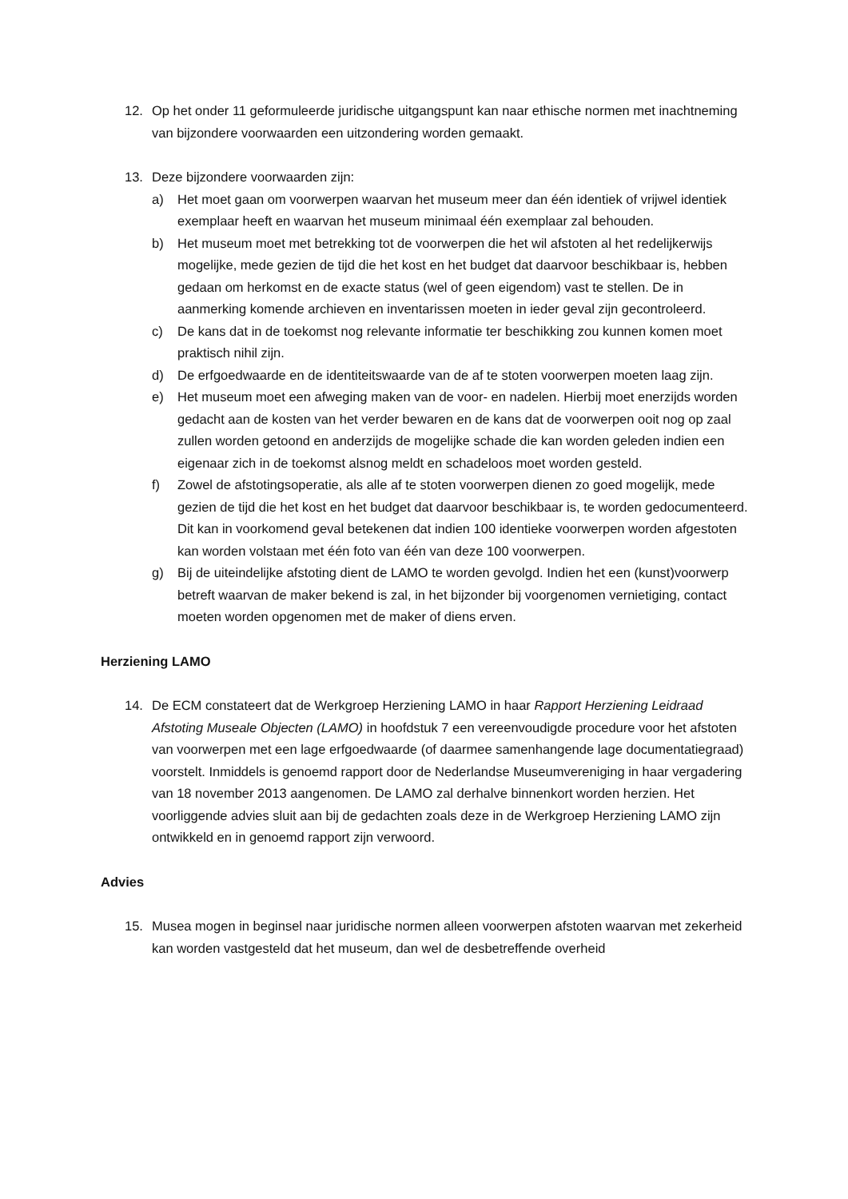12. Op het onder 11 geformuleerde juridische uitgangspunt kan naar ethische normen met inachtneming van bijzondere voorwaarden een uitzondering worden gemaakt.
13. Deze bijzondere voorwaarden zijn:
a) Het moet gaan om voorwerpen waarvan het museum meer dan één identiek of vrijwel identiek exemplaar heeft en waarvan het museum minimaal één exemplaar zal behouden.
b) Het museum moet met betrekking tot de voorwerpen die het wil afstoten al het redelijkerwijs mogelijke, mede gezien de tijd die het kost en het budget dat daarvoor beschikbaar is, hebben gedaan om herkomst en de exacte status (wel of geen eigendom) vast te stellen. De in aanmerking komende archieven en inventarissen moeten in ieder geval zijn gecontroleerd.
c) De kans dat in de toekomst nog relevante informatie ter beschikking zou kunnen komen moet praktisch nihil zijn.
d) De erfgoedwaarde en de identiteitswaarde van de af te stoten voorwerpen moeten laag zijn.
e) Het museum moet een afweging maken van de voor- en nadelen. Hierbij moet enerzijds worden gedacht aan de kosten van het verder bewaren en de kans dat de voorwerpen ooit nog op zaal zullen worden getoond en anderzijds de mogelijke schade die kan worden geleden indien een eigenaar zich in de toekomst alsnog meldt en schadeloos moet worden gesteld.
f) Zowel de afstotingsoperatie, als alle af te stoten voorwerpen dienen zo goed mogelijk, mede gezien de tijd die het kost en het budget dat daarvoor beschikbaar is, te worden gedocumenteerd. Dit kan in voorkomend geval betekenen dat indien 100 identieke voorwerpen worden afgestoten kan worden volstaan met één foto van één van deze 100 voorwerpen.
g) Bij de uiteindelijke afstoting dient de LAMO te worden gevolgd. Indien het een (kunst)voorwerp betreft waarvan de maker bekend is zal, in het bijzonder bij voorgenomen vernietiging, contact moeten worden opgenomen met de maker of diens erven.
Herziening LAMO
14. De ECM constateert dat de Werkgroep Herziening LAMO in haar Rapport Herziening Leidraad Afstoting Museale Objecten (LAMO) in hoofdstuk 7 een vereenvoudigde procedure voor het afstoten van voorwerpen met een lage erfgoedwaarde (of daarmee samenhangende lage documentatiegraad) voorstelt. Inmiddels is genoemd rapport door de Nederlandse Museumvereniging in haar vergadering van 18 november 2013 aangenomen. De LAMO zal derhalve binnenkort worden herzien. Het voorliggende advies sluit aan bij de gedachten zoals deze in de Werkgroep Herziening LAMO zijn ontwikkeld en in genoemd rapport zijn verwoord.
Advies
15. Musea mogen in beginsel naar juridische normen alleen voorwerpen afstoten waarvan met zekerheid kan worden vastgesteld dat het museum, dan wel de desbetreffende overheid